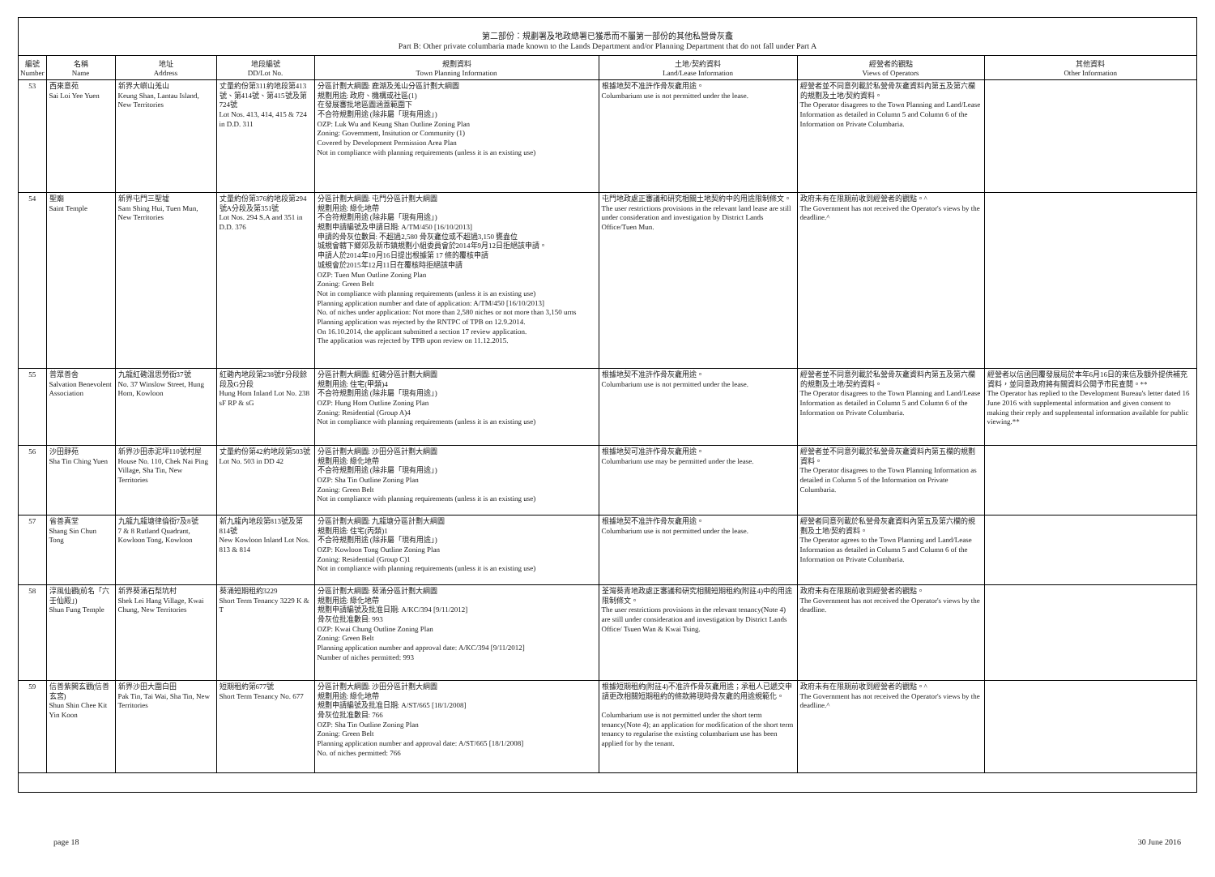第二部份：規劃署及地政總署已獲悉而不屬第一部份的其他私營骨灰龕
Part B: Other private columbaria made known to the Lands Department and/or Planning Department that do not fall under Part A
| 編號 Number | 名稱 Name | 地址 Address | 地段編號 DD/Lot No. | 規劃資料 Town Planning Information | 土地/契約資料 Land/Lease Information | 經營者的觀點 Views of Operators | 其他資料 Other Information |
| --- | --- | --- | --- | --- | --- | --- | --- |
| 53 | 西來意苑 Sai Loi Yee Yuen | 新界大嶼山羗山 Keung Shan, Lantau Island, New Territories | 丈量約份第311約地段第413號、第414號、第415號及第724號 Lot Nos. 413, 414, 415 & 724 in D.D. 311 | 分區計劃大綱圖: 鹿湖及羗山分區計劃大綱圖 規劃用途: 政府、機構或社區(1) 在發展審批地區圖涵蓋範圍下 不合符規劃用途 (除非屬「現有用途」) OZP: Luk Wu and Keung Shan Outline Zoning Plan Zoning: Government, Insitution or Community (1) Covered by Development Permission Area Plan Not in compliance with planning requirements (unless it is an existing use) | 根據地契不准許作骨灰龕用途。 Columbarium use is not permitted under the lease. | 經營者並不同意列載於私營骨灰龕資料內第五及第六欄的規劃及土地/契約資料。 The Operator disagrees to the Town Planning and Land/Lease Information as detailed in Column 5 and Column 6 of the Information on Private Columbaria. | |
| 54 | 聖廟 Saint Temple | 新界屯門三聖墟 Sam Shing Hui, Tuen Mun, New Territories | 丈量約份第376約地段第294號A分段及第351號 Lot Nos. 294 S.A and 351 in D.D. 376 | 分區計劃大綱圖: 屯門分區計劃大綱圖 規劃用途: 綠化地帶 不合符規劃用途 (除非屬「現有用途」) 規劃申請編號及申請日期: A/TM/450 [16/10/2013] 申請的骨灰位數目: 不超過2,580 骨灰龕位或不超過3,150 甕盎位 城規會轄下鄉郊及新市鎮規劃小組委員會於2014年9月12日拒絕該申請。 申請人於2014年10月16日提出根據第 17 條的覆核申請 城規會於2015年12月11日在覆核時拒絕該申請 OZP: Tuen Mun Outline Zoning Plan Zoning: Green Belt Not in compliance with planning requirements (unless it is an existing use) Planning application number and date of application: A/TM/450 [16/10/2013] No. of niches under application: Not more than 2,580 niches or not more than 3,150 urns Planning application was rejected by the RNTPC of TPB on 12.9.2014. On 16.10.2014, the applicant submitted a section 17 review application. The application was rejected by TPB upon review on 11.12.2015. | 屯門地政處正審議和研究相關土地契約中的用途限制條文。 The user restrictions provisions in the relevant land lease are still under consideration and investigation by District Lands Office/Tuen Mun. | 政府未有在限期前收到經營者的觀點。^ The Government has not received the Operator's views by the deadline.^ | |
| 55 | 普眾善舍 Salvation Benevolent Association | 九龍紅磡溫思勞街37號 No. 37 Winslow Street, Hung Hom, Kowloon | 紅磡內地段第238號F分段餘段及G分段 Hung Hom Inland Lot No. 238 sF RP & sG | 分區計劃大綱圖: 紅磡分區計劃大綱圖 規劃用途: 住宅(甲類)4 不合符規劃用途 (除非屬「現有用途」) OZP: Hung Hom Outline Zoning Plan Zoning: Residential (Group A)4 Not in compliance with planning requirements (unless it is an existing use) | 根據地契不准許作骨灰龕用途。 Columbarium use is not permitted under the lease. | 經營者並不同意列載於私營骨灰龕資料內第五及第六欄的規劃及土地/契約資料。 The Operator disagrees to the Town Planning and Land/Lease Information as detailed in Column 5 and Column 6 of the Information on Private Columbaria. | 經營者以信函回覆發展局於本年6月16日的來信及額外提供補充資料，並同意政府將有關資料公開予市民查閱。** The Operator has replied to the Development Bureau's letter dated 16 June 2016 with supplemental information and given consent to making their reply and supplemental information available for public viewing.** |
| 56 | 沙田靜苑 Sha Tin Ching Yuen | 新界沙田赤泥坪110號村屋 House No. 110, Chek Nai Ping Village, Sha Tin, New Territories | 丈量約份第42約地段第503號 Lot No. 503 in DD 42 | 分區計劃大綱圖: 沙田分區計劃大綱圖 規劃用途: 綠化地帶 不合符規劃用途 (除非屬「現有用途」) OZP: Sha Tin Outline Zoning Plan Zoning: Green Belt Not in compliance with planning requirements (unless it is an existing use) | 根據地契可准許作骨灰龕用途。 Columbarium use may be permitted under the lease. | 經營者並不同意列載於私營骨灰龕資料內第五欄的規劃資料。 The Operator disagrees to the Town Planning Information as detailed in Column 5 of the Information on Private Columbaria. | |
| 57 | 省善真堂 Shang Sin Chun Tong | 九龍九龍塘律倫街7及8號 7 & 8 Rutland Quadrant, Kowloon Tong, Kowloon | 新九龍內地段第813號及第814號 New Kowloon Inland Lot Nos. 813 & 814 | 分區計劃大綱圖: 九龍塘分區計劃大綱圖 規劃用途: 住宅(丙類)1 不合符規劃用途 (除非屬「現有用途」) OZP: Kowloon Tong Outline Zoning Plan Zoning: Residential (Group C)1 Not in compliance with planning requirements (unless it is an existing use) | 根據地契不准許作骨灰龕用途。 Columbarium use is not permitted under the lease. | 經營者同意列載於私營骨灰龕資料內第五及第六欄的規劃及土地/契約資料。 The Operator agrees to the Town Planning and Land/Lease Information as detailed in Column 5 and Column 6 of the Information on Private Columbaria. | |
| 58 | 淳風仙觀(前名「六壬仙殿」) Shun Fung Temple | 新界葵涌石梨坑村 Shek Lei Hang Village, Kwai Chung, New Territories | 葵涌短期租約3229 Short Term Tenancy 3229 K & T | 分區計劃大綱圖: 葵涌分區計劃大綱圖 規劃用途: 綠化地帶 規劃申請編號及批准日期: A/KC/394 [9/11/2012] 骨灰位批准數目: 993 OZP: Kwai Chung Outline Zoning Plan Zoning: Green Belt Planning application number and approval date: A/KC/394 [9/11/2012] Number of niches permitted: 993 | 荃灣葵青地政處正審議和研究相關短期租約(附註4)中的用途限制條文。 The user restrictions provisions in the relevant tenancy(Note 4) are still under consideration and investigation by District Lands Office/ Tsuen Wan & Kwai Tsing. | 政府未有在限期前收到經營者的觀點。 The Government has not received the Operator's views by the deadline. | |
| 59 | 信善紫闕玄觀(信善玄宮) Shun Shin Chee Kit Yin Koon | 新界沙田大圍白田 Pak Tin, Tai Wai, Sha Tin, New Territories | 短期租約第677號 Short Term Tenancy No. 677 | 分區計劃大綱圖: 沙田分區計劃大綱圖 規劃用途: 綠化地帶 規劃申請編號及批准日期: A/ST/665 [18/1/2008] 骨灰位批准數目: 766 OZP: Sha Tin Outline Zoning Plan Zoning: Green Belt Planning application number and approval date: A/ST/665 [18/1/2008] No. of niches permitted: 766 | 根據短期租約(附註4)不准許作骨灰龕用途；承租人已遞交申請更改相關短期租約的條款將現時骨灰龕的用途規範化。 Columbarium use is not permitted under the short term tenancy(Note 4); an application for modification of the short term tenancy to regularise the existing columbarium use has been applied for by the tenant. | 政府未有在限期前收到經營者的觀點。^ The Government has not received the Operator's views by the deadline.^ | |
page 18 30 June 2016